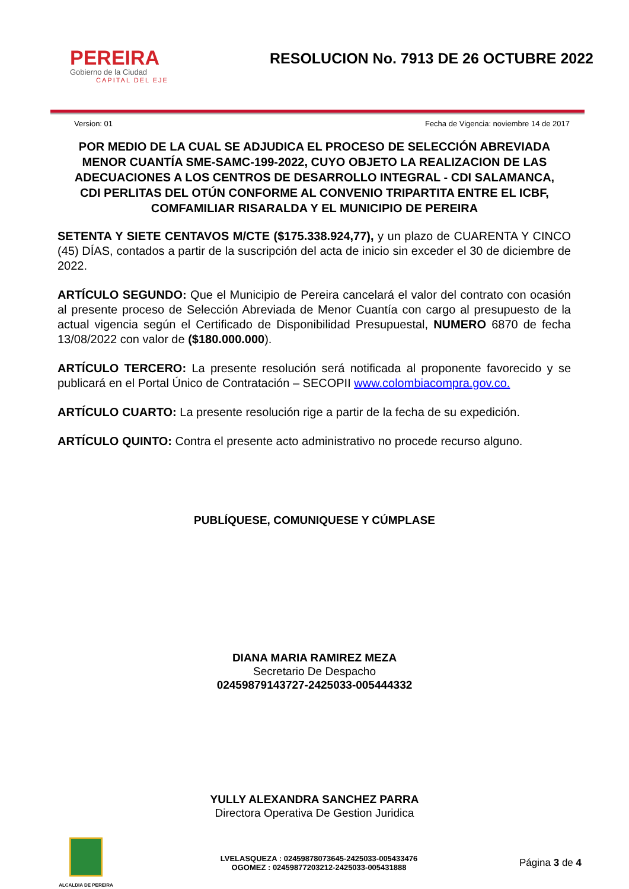PEREIRA
Gobierno de la Ciudad
CAPITAL DEL EJE
RESOLUCION No. 7913 DE 26 OCTUBRE 2022
Version: 01 Fecha de Vigencia: noviembre 14 de 2017
POR MEDIO DE LA CUAL SE ADJUDICA EL PROCESO DE SELECCIÓN ABREVIADA MENOR CUANTÍA SME-SAMC-199-2022, CUYO OBJETO LA REALIZACION DE LAS ADECUACIONES A LOS CENTROS DE DESARROLLO INTEGRAL - CDI SALAMANCA, CDI PERLITAS DEL OTÚN CONFORME AL CONVENIO TRIPARTITA ENTRE EL ICBF, COMFAMILIAR RISARALDA Y EL MUNICIPIO DE PEREIRA
SETENTA Y SIETE CENTAVOS M/CTE ($175.338.924,77), y un plazo de CUARENTA Y CINCO (45) DÍAS, contados a partir de la suscripción del acta de inicio sin exceder el 30 de diciembre de 2022.
ARTÍCULO SEGUNDO: Que el Municipio de Pereira cancelará el valor del contrato con ocasión al presente proceso de Selección Abreviada de Menor Cuantía con cargo al presupuesto de la actual vigencia según el Certificado de Disponibilidad Presupuestal, NUMERO 6870 de fecha 13/08/2022 con valor de ($180.000.000).
ARTÍCULO TERCERO: La presente resolución será notificada al proponente favorecido y se publicará en el Portal Único de Contratación – SECOPII www.colombiacompra.gov.co.
ARTÍCULO CUARTO: La presente resolución rige a partir de la fecha de su expedición.
ARTÍCULO QUINTO: Contra el presente acto administrativo no procede recurso alguno.
PUBLÍQUESE, COMUNIQUESE Y CÚMPLASE
DIANA MARIA RAMIREZ MEZA
Secretario De Despacho
02459879143727-2425033-005444332
YULLY ALEXANDRA SANCHEZ PARRA
Directora Operativa De Gestion Juridica
ALCALDIA DE PEREIRA
LVELASQUEZA : 02459878073645-2425033-005433476
OGOMEZ : 02459877203212-2425033-005431888
Página 3 de 4